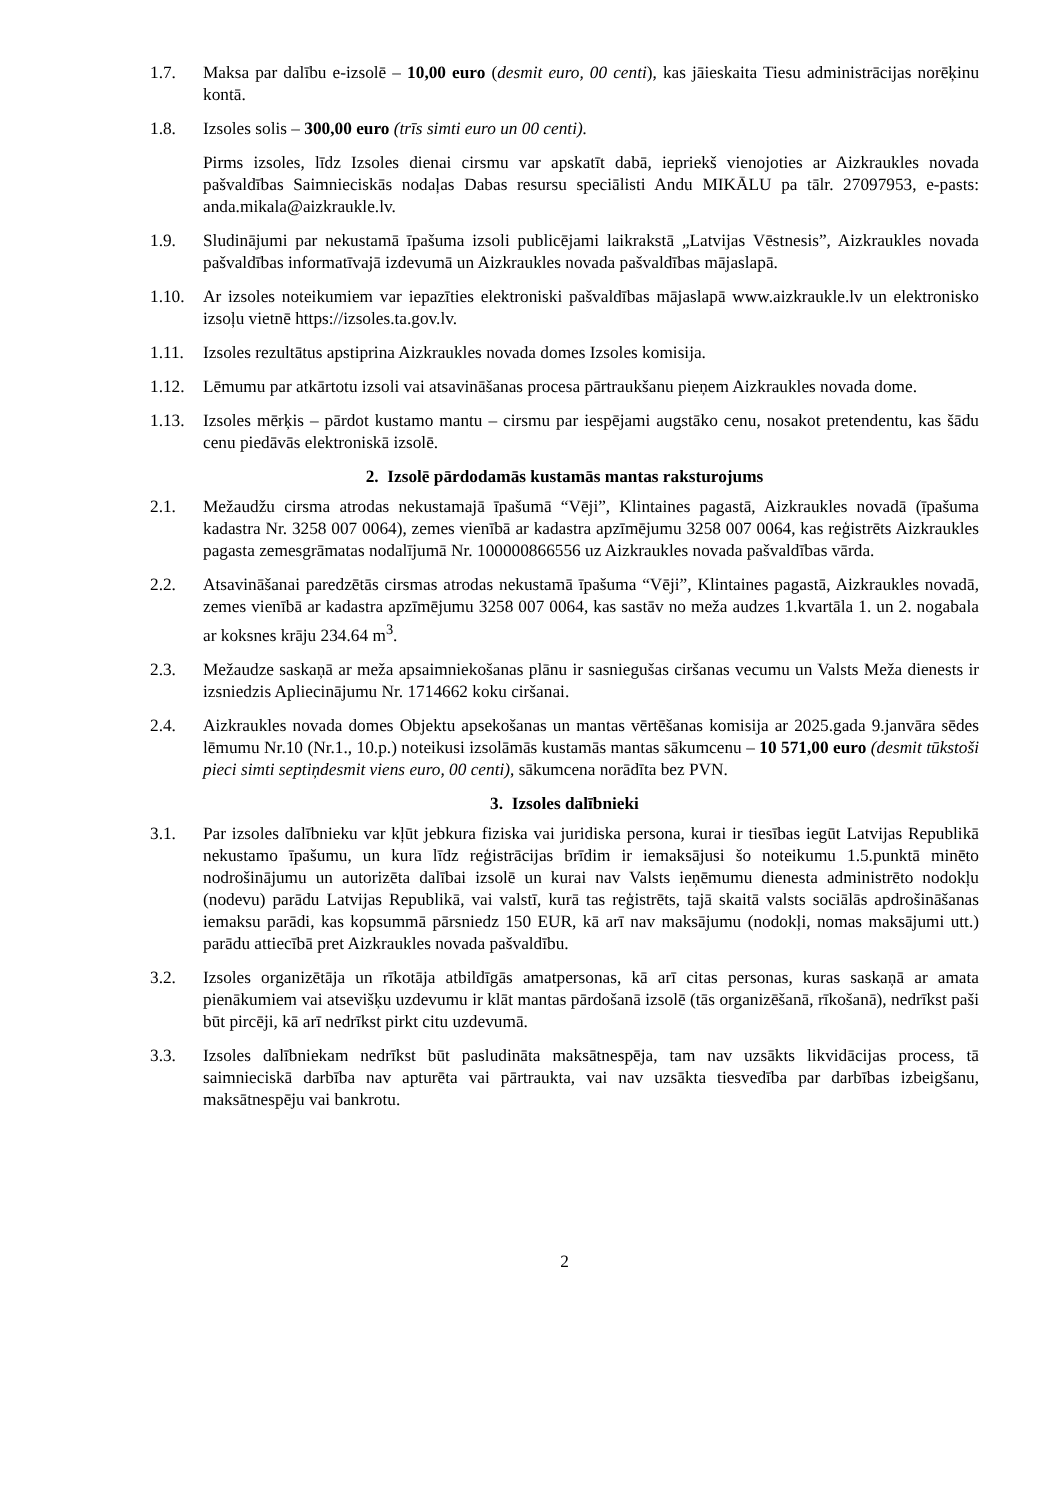1.7. Maksa par dalību e-izsolē – 10,00 euro (desmit euro, 00 centi), kas jāieskaita Tiesu administrācijas norēķinu kontā.
1.8. Izsoles solis – 300,00 euro (trīs simti euro un 00 centi).
Pirms izsoles, līdz Izsoles dienai cirsmu var apskatīt dabā, iepriekš vienojoties ar Aizkraukles novada pašvaldības Saimnieciskās nodaļas Dabas resursu speciālisti Andu MIKĀLU pa tālr. 27097953, e-pasts: anda.mikala@aizkraukle.lv.
1.9. Sludinājumi par nekustamā īpašuma izsoli publicējami laikrakstā „Latvijas Vēstnesis”, Aizkraukles novada pašvaldības informatīvajā izdevumā un Aizkraukles novada pašvaldības mājaslapā.
1.10. Ar izsoles noteikumiem var iepazīties elektroniski pašvaldības mājaslapā www.aizkraukle.lv un elektronisko izsoļu vietnē https://izsoles.ta.gov.lv.
1.11. Izsoles rezultātus apstiprina Aizkraukles novada domes Izsoles komisija.
1.12. Lēmumu par atkārtotu izsoli vai atsavināšanas procesa pārtraukšanu pieņem Aizkraukles novada dome.
1.13. Izsoles mērķis – pārdot kustamo mantu – cirsmu par iespējami augstāko cenu, nosakot pretendentu, kas šādu cenu piedāvās elektroniskā izsolē.
2. Izsolē pārdodamās kustamās mantas raksturojums
2.1. Mežaudžu cirsma atrodas nekustamajā īpašumā “Vēji”, Klintaines pagastā, Aizkraukles novadā (īpašuma kadastra Nr. 3258 007 0064), zemes vienībā ar kadastra apzīmējumu 3258 007 0064, kas reģistrēts Aizkraukles pagasta zemesgrāmatas nodalījumā Nr. 100000866556 uz Aizkraukles novada pašvaldības vārda.
2.2. Atsavināšanai paredzētās cirsmas atrodas nekustamā īpašuma “Vēji”, Klintaines pagastā, Aizkraukles novadā, zemes vienībā ar kadastra apzīmējumu 3258 007 0064, kas sastāv no meža audzes 1.kvartāla 1. un 2. nogabala ar koksnes krāju 234.64 m<sup>3</sup>.
2.3. Mežaudze saskaņā ar meža apsaimniekošanas plānu ir sasniegušas ciršanas vecumu un Valsts Meža dienests ir izsniedzis Apliecinājumu Nr. 1714662 koku ciršanai.
2.4. Aizkraukles novada domes Objektu apsekošanas un mantas vērtēšanas komisija ar 2025.gada 9.janvāra sēdes lēmumu Nr.10 (Nr.1., 10.p.) noteikusi izsolāmās kustamās mantas sākumcenu – 10 571,00 euro (desmit tūkstoši pieci simti septiņdesmit viens euro, 00 centi), sākumcena norādīta bez PVN.
3. Izsoles dalībnieki
3.1. Par izsoles dalībnieku var kļūt jebkura fiziska vai juridiska persona, kurai ir tiesības iegūt Latvijas Republikā nekustamo īpašumu, un kura līdz reģistrācijas brīdim ir iemaksājusi šo noteikumu 1.5.punktā minēto nodrošinājumu un autorizēta dalībai izsolē un kurai nav Valsts ieņēmumu dienesta administrēto nodokļu (nodevu) parādu Latvijas Republikā, vai valstī, kurā tas reģistrēts, tajā skaitā valsts sociālās apdrošināšanas iemaksu parādi, kas kopsummā pārsniedz 150 EUR, kā arī nav maksājumu (nodokļi, nomas maksājumi utt.) parādu attiecībā pret Aizkraukles novada pašvaldību.
3.2. Izsoles organizētāja un rīkotāja atbildīgās amatpersonas, kā arī citas personas, kuras saskaņā ar amata pienākumiem vai atsevišķu uzdevumu ir klāt mantas pārdošanā izsolē (tās organizēšanā, rīkošanā), nedrīkst paši būt pircēji, kā arī nedrīkst pirkt citu uzdevumā.
3.3. Izsoles dalībniekam nedrīkst būt pasludināta maksātnespēja, tam nav uzsākts likvidācijas process, tā saimnieciskā darbība nav apturēta vai pārtraukta, vai nav uzsākta tiesvedība par darbības izbeigšanu, maksātnespēju vai bankrotu.
2